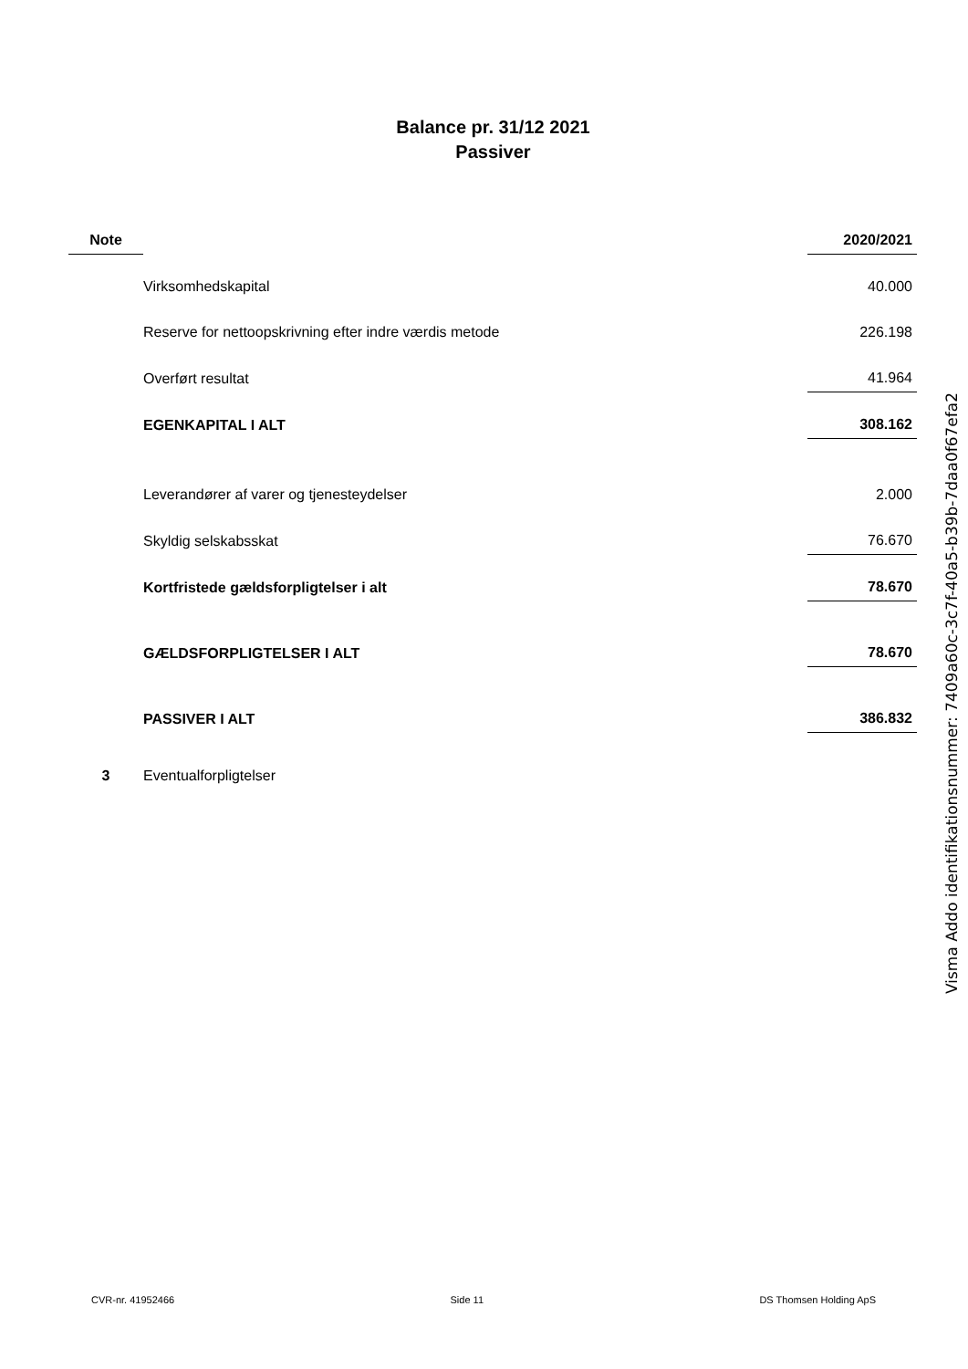Balance pr. 31/12 2021
Passiver
| Note | | 2020/2021 |
| --- | --- | --- |
| | Virksomhedskapital | 40.000 |
| | Reserve for nettoopskrivning efter indre værdis metode | 226.198 |
| | Overført resultat | 41.964 |
| | EGENKAPITAL I ALT | 308.162 |
| | Leverandører af varer og tjenesteydelser | 2.000 |
| | Skyldig selskabsskat | 76.670 |
| | Kortfristede gældsforpligtelser i alt | 78.670 |
| | GÆLDSFORPLIGTELSER I ALT | 78.670 |
| | PASSIVER I ALT | 386.832 |
| 3 | Eventualforpligtelser | |
Visma Addo identifikationsnummer: 7409a60c-3c7f-40a5-b39b-7daa0f67efa2
CVR-nr. 41952466 Side 11 DS Thomsen Holding ApS